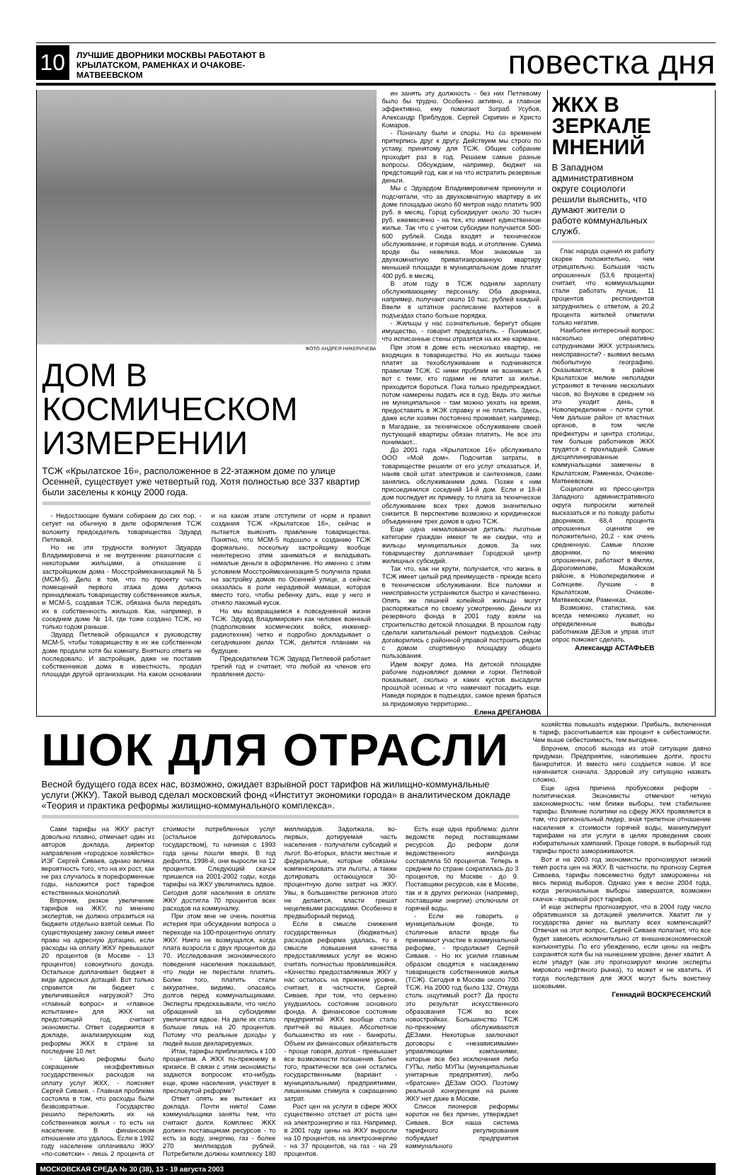10
ЛУЧШИЕ ДВОРНИКИ МОСКВЫ РАБОТАЮТ В КРЫЛАТСКОМ, РАМЕНКАХ И ОЧАКОВЕ-МАТВЕЕВСКОМ
повестка дня
ФОТО АНДРЕЯ НИКЕРИЧЕВА
ДОМ В КОСМИЧЕСКОМ ИЗМЕРЕНИИ
ТСЖ «Крылатское 16», расположенное в 22-этажном доме по улице Осенней, существует уже четвертый год. Хотя полностью все 337 квартир были заселены к концу 2000 года.
- Недостающие бумаги собираем до сих пор, - сетует на обычную в деле оформления ТСЖ волокиту председатель товарищества Эдуард Петлевой.
Но не эти трудности волнуют Эдуарда Владимировича и не внутренние разногласия с некоторыми жильцами, а отношение с застройщиком дома - Мосстроймеханизацией № 5 (МСМ-5). Дело в том, что по проекту часть помещений первого этажа дома должна принадлежать товариществу собственников жилья, и МСМ-5, создавая ТСЖ, обязана была передать их в собственность жильцов. Как, например, в соседнем доме № 14, где тоже создано ТСЖ, но только годом раньше.
Эдуард Петлевой обращался к руководству МСМ-5, чтобы товариществу в их же собственном доме продали хотя бы комнату. Внятного ответа не последовало. И застройщик, даже не поставив собственников дома в известность, продал площади другой организации. На каком основании и на каком этапе отступили от норм и правил создания ТСЖ «Крылатское 16», сейчас и пытается выяснить правление товарищества. Понятно, что МСМ-5 подошло к созданию ТСЖ формально, поскольку застройщику вообще неинтересно этим заниматься и вкладывать немалые деньги в оформление. Но именно с этим условием Мосстроймеханизация-5 получила права на застройку домов по Осенней улице, а сейчас оказалась в роли нерадивой мамаши, которая вместо того, чтобы ребенку дать, еще у него и отняло лакомый кусок.
Но мы возвращаемся к повседневной жизни ТСЖ. Эдуард Владимирович как человек военный (подполковник космических войск, инженер-радиотехник) четко и подробно докладывает о сегодняшних делах ТСЖ, делится планами на будущее.
Председателем ТСЖ Эдуард Петлевой работает третий год и считает, что любой из членов его правления досто-
ин занять эту должность - без них Петлевому было бы трудно. Особенно активно, а главное эффективно, ему помогают Зограб Усубов, Александр Приблудов, Сергей Скрипин и Христо Комаров.
- Поначалу были и споры. Но со временем притерлись друг к другу. Действуем мы строго по уставу, принятому для ТСЖ. Общее собрание проходит раз в год. Решаем самые разные вопросы. Обсуждаем, например, бюджет на предстоящий год, как и на что истратить резервные деньги.
Мы с Эдуардом Владимировичем прикинули и подсчитали, что за двухкомнатную квартиру в их доме площадью около 60 метров надо платить 900 руб. в месяц. Город субсидирует около 30 тысяч руб. ежемесячно - на тех, кто имеет единственное жилье. Так что с учетом субсидии получается 500-600 рублей. Сюда входят и техническое обслуживание, и горячая вода, и отопление. Сумма вроде бы невелика. Мои знакомые за двухкомнатную приватизированную квартиру меньшей площади в муниципальном доме платят 400 руб. в месяц.
В этом году в ТСЖ подняли зарплату обслуживающему персоналу. Оба дворника, например, получают около 10 тыс. рублей каждый. Ввели в штатное расписание вахтеров - в подъездах стало больше порядка.
- Жильцы у нас сознательные, берегут общее имущество, - говорит председатель. - Понимают, что исписанные стены отразятся на их же кармане.
При этом в доме есть несколько квартир, не входящих в товарищество. Но их жильцы также платят за техобслуживание и подчиняются правилам ТСЖ. С ними проблем не возникает. А вот с теми, кто годами не платит за жилье, приходится бороться. Пока только предупреждают, потом намерены подать иск в суд. Ведь это жилье не муниципальное - там можно уехать на время, предоставить в ЖЭК справку и не платить. Здесь, даже если хозяин постоянно проживает, например, в Магадане, за техническое обслуживание своей пустующей квартиры обязан платить. Не все это понимают...
До 2001 года «Крылатское 16» обслуживало ООО «Мой дом». Подсчитав затраты, в товариществе решили от его услуг отказаться. И, наняв свой штат электриков и сантехников, сами занялись обслуживанием дома. Позже к ним присоединился соседний 14-й дом. Если и 18-й дом последует их примеру, то плата за техническое обслуживание всех трех домов значительно снизится. В перспективе возможно и юридическое объединение трех домов в одно ТСЖ.
Еще одна немаловажная деталь: льготные категории граждан имеют те же скидки, что и жильцы муниципальных домов. За них товариществу доплачивает Городской центр жилищных субсидий.
Так что, как ни крути, получается, что жизнь в ТСЖ имеет целый ряд преимуществ - прежде всего в техническом обслуживании. Все поломки и неисправности устраняются быстро и качественно. Опять же лишней копейкой жильцы могут распоряжаться по своему усмотрению. Деньги из резервного фонда в 2001 году взяли на строительство детской площадки. В прошлом году сделали капитальный ремонт подъездов. Сейчас договорились с районной управой построить рядом с домом спортивную площадку общего пользования.
Идем вокруг дома. На детской площадке рабочие подновляют домики и горки. Петлевой показывает, сколько и каких кустов высадили прошлой осенью и что намечают посадить еще. Наведя порядок в подъездах, самое время браться за придомовую территорию...
Елена ДРЕГАНОВА
ЖКХ В ЗЕРКАЛЕ МНЕНИЙ
В Западном административном округе социологи решили выяснить, что думают жители о работе коммунальных служб.
Глас народа оценил их работу скорее положительно, чем отрицательно. Большая часть опрошенных (53,6 процента) считает, что коммунальщики стали работать лучше, 11 процентов респондентов затруднились с ответом, а 20,2 процента жителей отметили только негатив.
Наиболее интересный вопрос: насколько оперативно сотрудниками ЖКХ устранялись неисправности? - выявил весьма любопытную географию. Оказывается, в районе Крылатское мелкие неполадки устраняют в течение нескольких часов, во Внукове в среднем на это уходит день, в Новопеределкине - почти сутки. Чем дальше район от властных органов, в том числе префектуры и центра столицы, тем больше работников ЖКХ трудятся с прохладцей. Самые дисциплинированные коммунальщики замечены в Крылатском, Раменках, Очакове-Матвеевском.
Социологи из пресс-центра Западного административного округа попросили жителей высказаться и по поводу работы дворников. 68,4 процента опрошенных оценили ее положительно, 20,2 - как очень средненную. Самые плохие дворники, по мнению опрошенных, работают в Филях, Дорогомилове, Можайском районе, в Новопеределкине и Солнцеве. Лучшие - в Крылатском, Очакове-Матвеевском, Раменках.
Возможно, статистика, как всегда немножко лукавит, но определенные выводы работникам ДЕЗов и управ этот опрос поможет сделать.
Александр АСТАФЬЕВ
ШОК ДЛЯ ОТРАСЛИ
Весной будущего года всех нас, возможно, ожидает взрывной рост тарифов на жилищно-коммунальные услуги (ЖКУ). Такой вывод сделал московский фонд «Институт экономики города» в аналитическом докладе «Теория и практика реформы жилищно-коммунального комплекса».
Сами тарифы на ЖКУ растут довольно плавно, отмечает один из авторов доклада, директор направления «городское хозяйство» ИЭГ Сергей Сиваев, однако велика вероятность того, что на их рост, как не раз случалось в пореформенные годы, наложится рост тарифов естественных монополий.
Впрочем, резкое увеличение тарифов на ЖКУ, по мнению экспертов, не должно отразиться на бюджете отдельно взятой семьи. По существующему закону семья имеет право на адресную дотацию, если расходы на оплату ЖКУ превышают 20 процентов (в Москве - 13 процентов) совокупного дохода. Остальное доплачивает бюджет в виде адресных дотаций. Вот только справится ли бюджет с увеличившейся нагрузкой? Это «главный вопрос» и «главное испытание» для ЖКХ на предстоящий год, считают экономисты. Ответ содержится в докладе, анализирующем ход реформы ЖКХ в стране за последние 10 лет.
- Целью реформы было сокращение неэффективных государственных расходов на оплату услуг ЖКХ, - поясняет Сергей Сиваев. - Главная проблема состояла в том, что расходы были безвозвратные. Государство решило переложить их на собственников жилья - то есть на население. В финансовом отношении это удалось. Если в 1992 году население оплачивало ЖКУ «по-советски» - лишь 2 процента от стоимости потребленных услуг (остальное дотировалось государством), то начиная с 1993 года цены пошли вверх. В год дефолта, 1998-й, они выросли на 12 процентов. Следующий скачок пришелся на 2001-2002 годы, когда тарифы на ЖКУ увеличились вдвое. Сегодня доля населения в оплате ЖКУ достигла 70 процентов всех расходов на коммуналку.
При этом мне не очень понятна истерия при обсуждении вопроса о переходе на 100-процентную оплату ЖКУ. Никто не возмущался, когда плата возросла с двух процентов до 70. Исследования экономического поведения населения показывают, что люди не перестали платить. Более того, платить стали аккуратнее, видимо, опасаясь долгов перед коммунальщиками. Эксперты предсказывали, что число обращений за субсидиями увеличится вдвое. На деле их стало больше лишь на 20 процентов. Потому что реальные доходы у людей выше декларируемых.
Итак, тарифы приблизились к 100 процентам. А ЖКХ по-прежнему в кризисе. В связи с этим экономисты задаются вопросом: кто-нибудь еще, кроме населения, участвует в пресловутой реформе?
Ответ опять же вытекает из доклада. Почти никто! Сами коммунальщики заняты тем, что считают долги. Комплекс ЖКХ должен поставщикам ресурсов - то есть за воду, энергию, газ - более 270 миллиардов рублей. Потребители должны комплексу 180 миллиардов. Задолжала, во-первых, дотируемая часть населения - получатели субсидий и льгот. Во-вторых, власти местные и федеральные, которые обязаны компенсировать эти льготы, а также дотировать остающуюся 30-процентную долю затрат на ЖКУ. Увы, в большинстве регионов этого не делается, власти грешат нецелевыми расходами. Особенно в предвыборный период.
Если в смысле снижения государственных (бюджетных) расходов реформа удалась, то в смысле повышения качества предоставляемых услуг ее можно считать полностью провалившейся. «Качество предоставляемых ЖКУ у нас осталось на прежнем уровне, считает, в частности, Сергей Сиваев, при том, что серьезно ухудшилось состояние основного фонда. А финансовое состояние предприятий ЖКХ вообще стало притчей во языцех. Абсолютное большинство из них - банкроты. Объем их финансовых обязательств - проще говоря, долгов - превышает все возможности погашения. Более того, практически все они остались государственными (вариант - муниципальными) предприятиями, лишенными стимула к сокращению затрат.
Рост цен на услуги в сфере ЖКХ существенно отстает от роста цен на электроэнергию и газ. Например, в 2001 году цены на ЖКУ выросли на 10 процентов, на электроэнергию - на 37 процентов, на газ - на 29 процентов.
Есть еще одна проблема: долги ведомств перед поставщиками ресурсов. До реформ доля ведомственного жилфонда составляла 50 процентов. Теперь в среднем по стране сократилась до 3 процентов, по Москве - до 9. Поставщики ресурсов, как в Москве, так и в других регионах (например, поставщики энергии) отключали от горячей воды.
- Если же говорить о муниципальном фонде, то столичные власти вроде бы принимают участие в коммунальной реформе, - продолжает Сергей Сиваев. - Но их усилия главным образом сводятся к насаждению товариществ собственников жилья (ТСЖ). Сегодня в Москве около 700 ТСЖ. На 2000 год было 132. Откуда столь ощутимый рост? Да просто это результат искусственного образования ТСЖ во всех новостройках. Большинство ТСЖ по-прежнему обслуживаются ДЕЗами. Некоторые заключают договоры с «независимыми» управляющими компаниями, которые все без исключения либо ГУПы, либо МУПы (муниципальные унитарные предприятия), либо «братские» ДЕЗам ООО. Поэтому реальной конкуренции на рынке ЖКУ нет даже в Москве.
Список пионеров реформы короток не без причин, утверждает Сиваев. Вся наша система тарифного регулирования побуждает предприятия коммунального
хозяйства повышать издержки. Прибыль, включенная в тариф, рассчитывается как процент к себестоимости. Чем выше себестоимость, тем выгоднее.
Впрочем, способ выхода из этой ситуации давно придуман. Предприятие, накопившее долги, просто банкротится. И вместо него создается новое. И все начинается сначала. Здоровой эту ситуацию назвать сложно.
Еще одна причина пробуксовки реформ - политическая. Экономисты отмечают четкую закономерность: чем ближе выборы, тем стабильнее тарифы. Влияние политики на сферу ЖКХ проявляется в том, что региональный лидер, зная трепетное отношение населения к стоимости горячей воды, манипулирует тарифами на эти услуги в целях проведения своих избирательных кампаний. Проще говоря, в выборный год тарифы просто замораживаются.
Вот и на 2003 год экономисты прогнозируют низкий темп роста цен на ЖКУ. В частности, по прогнозу Сергея Сиваева, тарифы повсеместно будут заморожены на весь период выборов. Однако уже к весне 2004 года, когда региональные выборы завершатся, возможен скачок - взрывной рост тарифов.
И еще эксперты прогнозируют, что в 2004 году число обратившихся за дотацией увеличится. Хватит ли у государства денег на выплату всех компенсаций? Отвечая на этот вопрос, Сергей Сиваев полагает, что все будет зависеть исключительно от внешнеэкономической конъюнктуры. По его убеждению, если цены на нефть сохранятся хотя бы на нынешнем уровне, денег хватит. А если упадут (как это прогнозируют многие эксперты мирового нефтяного рынка), то может и не хватить. И тогда последствия для ЖКХ могут быть воистину шоковыми.
Геннадий ВОСКРЕСЕНСКИЙ
МОСКОВСКАЯ СРЕДА № 30 (38), 13 - 19 августа 2003